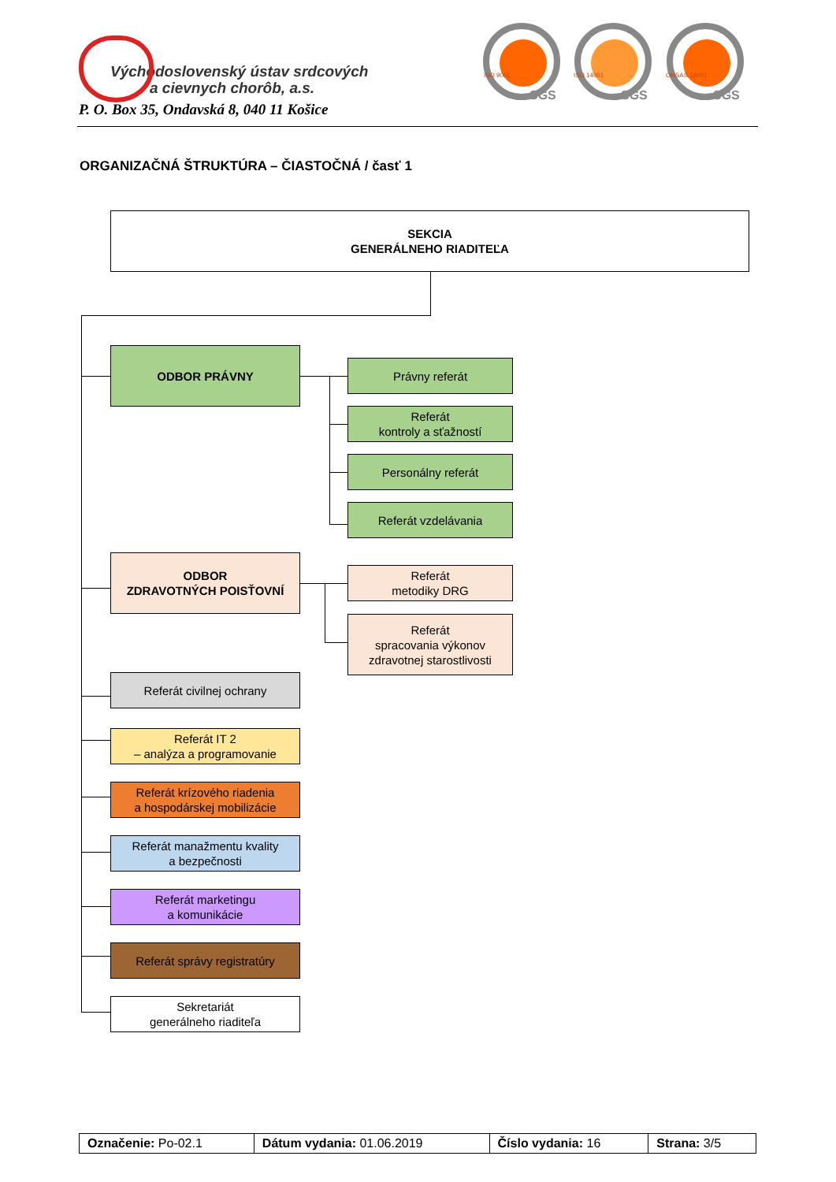Východoslovenský ústav srdcových
a cievnych chorôb, a.s.
P. O. Box 35, Ondavská 8, 040 11 Košice
SGS
ISO 9001
SGS
ISO 14001
SGS
OHSAS 18001
ORGANIZAČNÁ ŠTRUKTÚRA – ČIASTOČNÁ / časť 1
SEKCIA
GENERÁLNEHO RIADITEĽA
ODBOR PRÁVNY
Právny referát
Referát
kontroly a sťažností
Personálny referát
Referát vzdelávania
ODBOR
ZDRAVOTNÝCH POISŤOVNÍ
Referát
metodiky DRG
Referát
spracovania výkonov
zdravotnej starostlivosti
Referát civilnej ochrany
Referát IT 2
– analýza a programovanie
Referát krízového riadenia
a hospodárskej mobilizácie
Referát manažmentu kvality
a bezpečnosti
Referát marketingu
a komunikácie
Referát správy registratúry
Sekretariát
generálneho riaditeľa
| Označenie: Po-02.1 | Dátum vydania: 01.06.2019 | Číslo vydania: 16 | Strana: 3/5 |